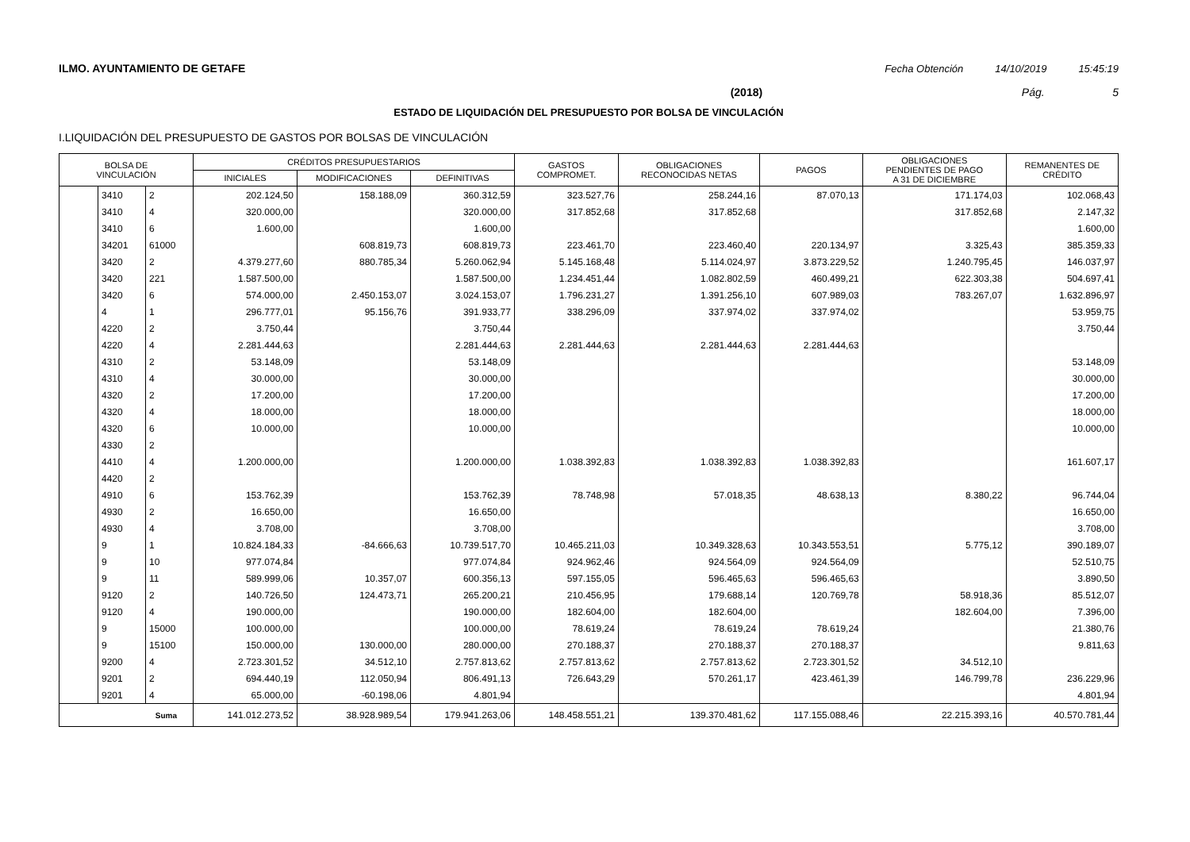ILMO. AYUNTAMIENTO DE GETAFE Fecha Obtención 14/10/2019 15:45:19
(2018) Pág. 5
ESTADO DE LIQUIDACIÓN DEL PRESUPUESTO POR BOLSA DE VINCULACIÓN
I.LIQUIDACIÓN DEL PRESUPUESTO DE GASTOS POR BOLSAS DE VINCULACIÓN
| BOLSA DE VINCULACIÓN | | | CRÉDITOS PRESUPUESTARIOS | | | GASTOS COMPROMET. | OBLIGACIONES RECONOCIDAS NETAS | PAGOS | OBLIGACIONES PENDIENTES DE PAGO A 31 DE DICIEMBRE | REMANENTES DE CRÉDITO |
| --- | --- | --- | --- | --- | --- | --- | --- | --- | --- | --- |
| | | | INICIALES | MODIFICACIONES | DEFINITIVAS | | | | | |
| | 3410 | 2 | 202.124,50 | 158.188,09 | 360.312,59 | 323.527,76 | 258.244,16 | 87.070,13 | 171.174,03 | 102.068,43 |
| | 3410 | 4 | 320.000,00 | | 320.000,00 | 317.852,68 | 317.852,68 | | 317.852,68 | 2.147,32 |
| | 3410 | 6 | 1.600,00 | | 1.600,00 | | | | | 1.600,00 |
| | 34201 | 61000 | | 608.819,73 | 608.819,73 | 223.461,70 | 223.460,40 | 220.134,97 | 3.325,43 | 385.359,33 |
| | 3420 | 2 | 4.379.277,60 | 880.785,34 | 5.260.062,94 | 5.145.168,48 | 5.114.024,97 | 3.873.229,52 | 1.240.795,45 | 146.037,97 |
| | 3420 | 221 | 1.587.500,00 | | 1.587.500,00 | 1.234.451,44 | 1.082.802,59 | 460.499,21 | 622.303,38 | 504.697,41 |
| | 3420 | 6 | 574.000,00 | 2.450.153,07 | 3.024.153,07 | 1.796.231,27 | 1.391.256,10 | 607.989,03 | 783.267,07 | 1.632.896,97 |
| | 4 | 1 | 296.777,01 | 95.156,76 | 391.933,77 | 338.296,09 | 337.974,02 | 337.974,02 | | 53.959,75 |
| | 4220 | 2 | 3.750,44 | | 3.750,44 | | | | | 3.750,44 |
| | 4220 | 4 | 2.281.444,63 | | 2.281.444,63 | 2.281.444,63 | 2.281.444,63 | 2.281.444,63 | | |
| | 4310 | 2 | 53.148,09 | | 53.148,09 | | | | | 53.148,09 |
| | 4310 | 4 | 30.000,00 | | 30.000,00 | | | | | 30.000,00 |
| | 4320 | 2 | 17.200,00 | | 17.200,00 | | | | | 17.200,00 |
| | 4320 | 4 | 18.000,00 | | 18.000,00 | | | | | 18.000,00 |
| | 4320 | 6 | 10.000,00 | | 10.000,00 | | | | | 10.000,00 |
| | 4330 | 2 | | | | | | | | |
| | 4410 | 4 | 1.200.000,00 | | 1.200.000,00 | 1.038.392,83 | 1.038.392,83 | 1.038.392,83 | | 161.607,17 |
| | 4420 | 2 | | | | | | | | |
| | 4910 | 6 | 153.762,39 | | 153.762,39 | 78.748,98 | 57.018,35 | 48.638,13 | 8.380,22 | 96.744,04 |
| | 4930 | 2 | 16.650,00 | | 16.650,00 | | | | | 16.650,00 |
| | 4930 | 4 | 3.708,00 | | 3.708,00 | | | | | 3.708,00 |
| | 9 | 1 | 10.824.184,33 | -84.666,63 | 10.739.517,70 | 10.465.211,03 | 10.349.328,63 | 10.343.553,51 | 5.775,12 | 390.189,07 |
| | 9 | 10 | 977.074,84 | | 977.074,84 | 924.962,46 | 924.564,09 | 924.564,09 | | 52.510,75 |
| | 9 | 11 | 589.999,06 | 10.357,07 | 600.356,13 | 597.155,05 | 596.465,63 | 596.465,63 | | 3.890,50 |
| | 9120 | 2 | 140.726,50 | 124.473,71 | 265.200,21 | 210.456,95 | 179.688,14 | 120.769,78 | 58.918,36 | 85.512,07 |
| | 9120 | 4 | 190.000,00 | | 190.000,00 | 182.604,00 | 182.604,00 | | 182.604,00 | 7.396,00 |
| | 9 | 15000 | 100.000,00 | | 100.000,00 | 78.619,24 | 78.619,24 | 78.619,24 | | 21.380,76 |
| | 9 | 15100 | 150.000,00 | 130.000,00 | 280.000,00 | 270.188,37 | 270.188,37 | 270.188,37 | | 9.811,63 |
| | 9200 | 4 | 2.723.301,52 | 34.512,10 | 2.757.813,62 | 2.757.813,62 | 2.757.813,62 | 2.723.301,52 | 34.512,10 | |
| | 9201 | 2 | 694.440,19 | 112.050,94 | 806.491,13 | 726.643,29 | 570.261,17 | 423.461,39 | 146.799,78 | 236.229,96 |
| | 9201 | 4 | 65.000,00 | -60.198,06 | 4.801,94 | | | | | 4.801,94 |
| Suma | | | 141.012.273,52 | 38.928.989,54 | 179.941.263,06 | 148.458.551,21 | 139.370.481,62 | 117.155.088,46 | 22.215.393,16 | 40.570.781,44 |